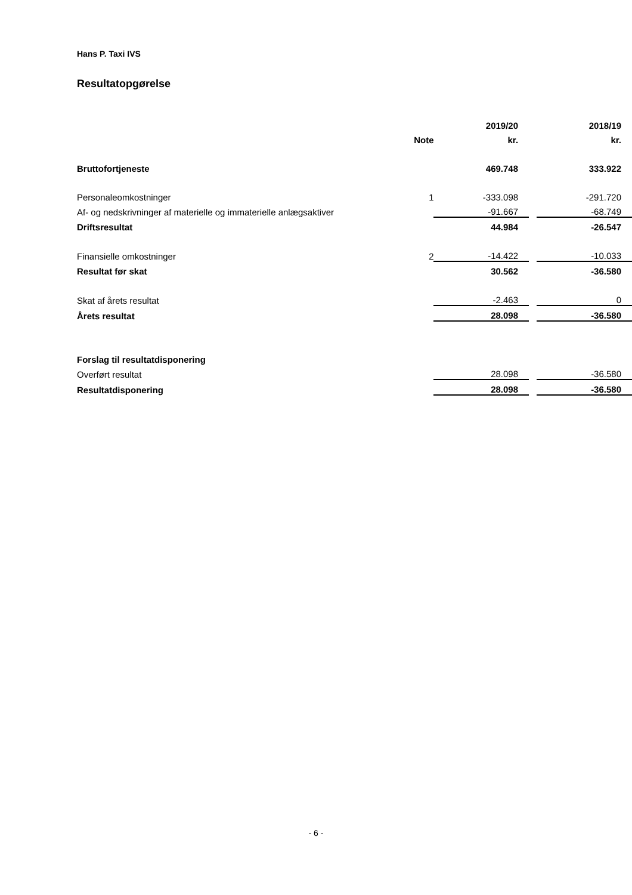Hans P. Taxi IVS
Resultatopgørelse
| | | 2019/20 | | 2018/19 |
| --- | --- | --- | --- | --- |
| | Note | kr. | | kr. |
| Bruttofortjeneste | | 469.748 | | 333.922 |
| Personaleomkostninger | 1 | -333.098 | | -291.720 |
| Af- og nedskrivninger af materielle og immaterielle anlægsaktiver | | -91.667 | | -68.749 |
| Driftsresultat | | 44.984 | | -26.547 |
| Finansielle omkostninger | 2 | -14.422 | | -10.033 |
| Resultat før skat | | 30.562 | | -36.580 |
| Skat af årets resultat | | -2.463 | | 0 |
| Årets resultat | | 28.098 | | -36.580 |
| Forslag til resultatdisponering | | | | |
| Overført resultat | | 28.098 | | -36.580 |
| Resultatdisponering | | 28.098 | | -36.580 |
- 6 -